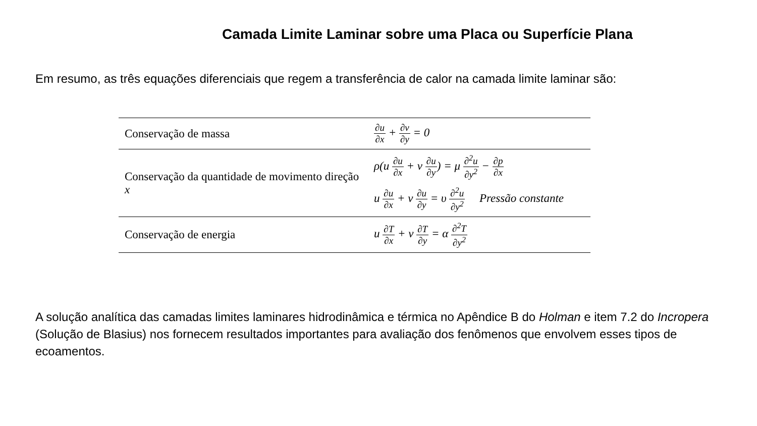Camada Limite Laminar sobre uma Placa ou Superfície Plana
Em resumo, as três equações diferenciais que regem a transferência de calor na camada limite laminar são:
| Conservação de massa | ∂u ∂x + ∂v ∂y = 0 |
| Conservação da quantidade de movimento direção x | ρ(u ∂u ∂x + v ∂u ∂y ) = μ ∂<sup>2</sup>u ∂y<sup>2</sup> − ∂p ∂x u ∂u ∂x + v ∂u ∂y = υ ∂<sup>2</sup>u ∂y<sup>2</sup> Pressão constante |
| Conservação de energia | u ∂T ∂x + v ∂T ∂y = α ∂<sup>2</sup>T ∂y<sup>2</sup> |
A solução analítica das camadas limites laminares hidrodinâmica e térmica no Apêndice B do Holman e item 7.2 do Incropera (Solução de Blasius) nos fornecem resultados importantes para avaliação dos fenômenos que envolvem esses tipos de ecoamentos.